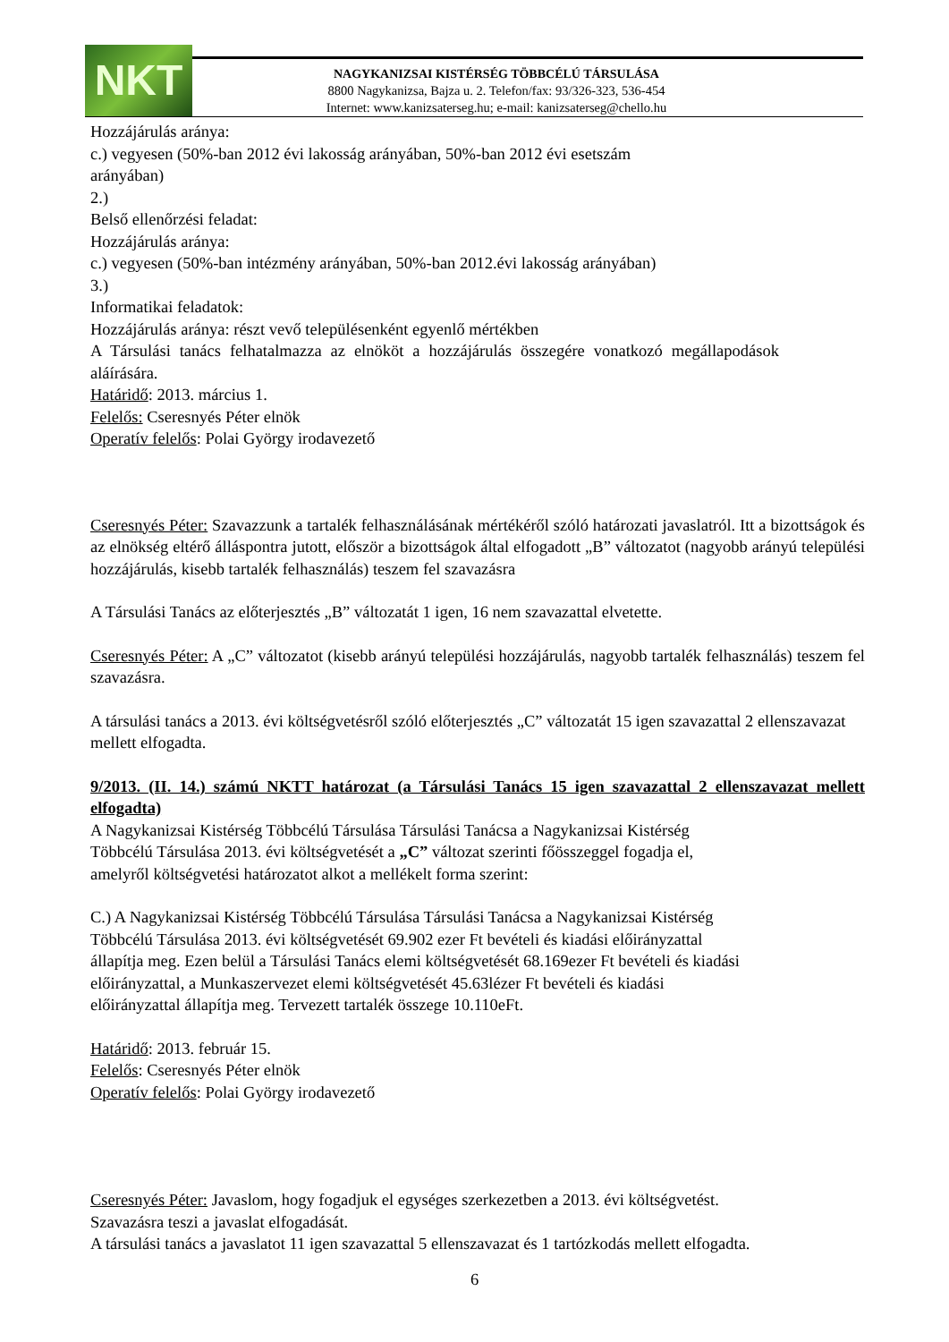NKT
NAGYKANIZSAI KISTÉRSÉG TÖBBCÉLÚ TÁRSULÁSA
8800 Nagykanizsa, Bajza u. 2. Telefon/fax: 93/326-323, 536-454
Internet: www.kanizsaterseg.hu; e-mail: kanizsaterseg@chello.hu
Hozzájárulás aránya:
c.) vegyesen (50%-ban 2012 évi lakosság arányában, 50%-ban 2012 évi esetszám
arányában)
2.)
Belső ellenőrzési feladat:
Hozzájárulás aránya:
c.) vegyesen (50%-ban intézmény arányában, 50%-ban 2012.évi lakosság arányában)
3.)
Informatikai feladatok:
Hozzájárulás aránya: részt vevő településenként egyenlő mértékben
A Társulási tanács felhatalmazza az elnököt a hozzájárulás összegére vonatkozó megállapodások aláírására.
Határidő: 2013. március 1.
Felelős: Cseresnyés Péter elnök
Operatív felelős: Polai György irodavezető
Cseresnyés Péter: Szavazzunk a tartalék felhasználásának mértékéről szóló határozati javaslatról. Itt a bizottságok és az elnökség eltérő álláspontra jutott, először a bizottságok által elfogadott „B” változatot (nagyobb arányú települési hozzájárulás, kisebb tartalék felhasználás) teszem fel szavazásra
A Társulási Tanács az előterjesztés „B” változatát 1 igen, 16 nem szavazattal elvetette.
Cseresnyés Péter: A „C” változatot (kisebb arányú települési hozzájárulás, nagyobb tartalék felhasználás) teszem fel szavazásra.
A társulási tanács a 2013. évi költségvetésről szóló előterjesztés „C” változatát 15 igen szavazattal 2 ellenszavazat mellett elfogadta.
9/2013. (II. 14.) számú NKTT határozat (a Társulási Tanács 15 igen szavazattal 2 ellenszavazat mellett elfogadta)
A Nagykanizsai Kistérség Többcélú Társulása Társulási Tanácsa a Nagykanizsai Kistérség
Többcélú Társulása 2013. évi költségvetését a „C” változat szerinti főösszeggel fogadja el,
amelyről költségvetési határozatot alkot a mellékelt forma szerint:
C.) A Nagykanizsai Kistérség Többcélú Társulása Társulási Tanácsa a Nagykanizsai Kistérség
Többcélú Társulása 2013. évi költségvetését 69.902 ezer Ft bevételi és kiadási előirányzattal
állapítja meg. Ezen belül a Társulási Tanács elemi költségvetését 68.169ezer Ft bevételi és kiadási
előirányzattal, a Munkaszervezet elemi költségvetését 45.63lézer Ft bevételi és kiadási
előirányzattal állapítja meg. Tervezett tartalék összege 10.110eFt.
Határidő: 2013. február 15.
Felelős: Cseresnyés Péter elnök
Operatív felelős: Polai György irodavezető
Cseresnyés Péter: Javaslom, hogy fogadjuk el egységes szerkezetben a 2013. évi költségvetést.
Szavazásra teszi a javaslat elfogadását.
A társulási tanács a javaslatot 11 igen szavazattal 5 ellenszavazat és 1 tartózkodás mellett elfogadta.
6